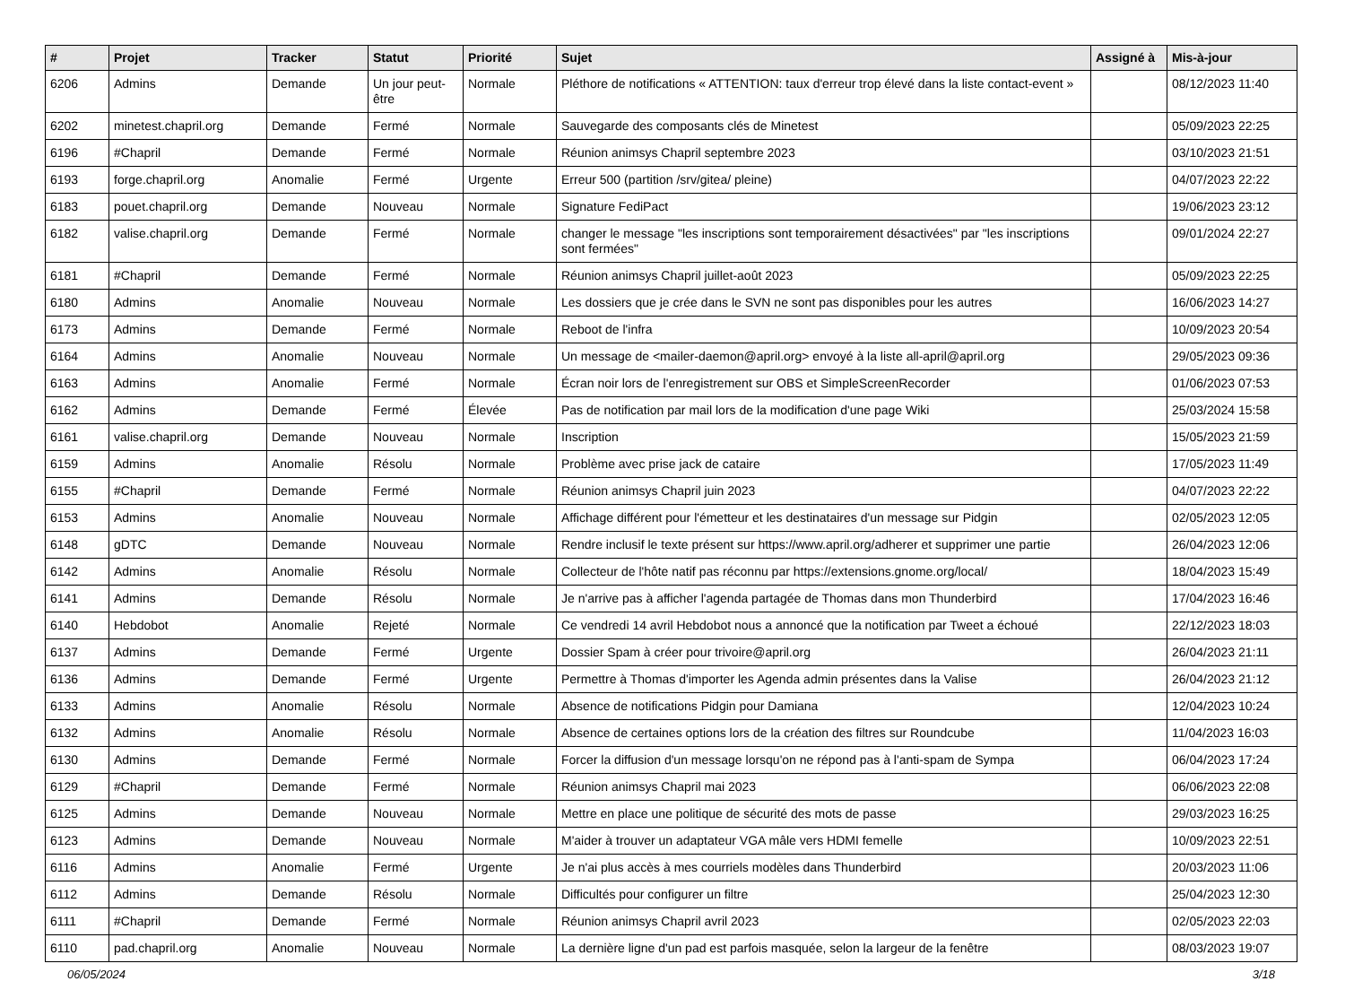| # | Projet | Tracker | Statut | Priorité | Sujet | Assigné à | Mis-à-jour |
| --- | --- | --- | --- | --- | --- | --- | --- |
| 6206 | Admins | Demande | Un jour peut-être | Normale | Pléthore de notifications « ATTENTION: taux d'erreur trop élevé dans la liste contact-event » | | 08/12/2023 11:40 |
| 6202 | minetest.chapril.org | Demande | Fermé | Normale | Sauvegarde des composants clés de Minetest | | 05/09/2023 22:25 |
| 6196 | #Chapril | Demande | Fermé | Normale | Réunion animsys Chapril septembre 2023 | | 03/10/2023 21:51 |
| 6193 | forge.chapril.org | Anomalie | Fermé | Urgente | Erreur 500 (partition /srv/gitea/ pleine) | | 04/07/2023 22:22 |
| 6183 | pouet.chapril.org | Demande | Nouveau | Normale | Signature FediPact | | 19/06/2023 23:12 |
| 6182 | valise.chapril.org | Demande | Fermé | Normale | changer le message "les inscriptions sont temporairement désactivées" par "les inscriptions sont fermées" | | 09/01/2024 22:27 |
| 6181 | #Chapril | Demande | Fermé | Normale | Réunion animsys Chapril juillet-août 2023 | | 05/09/2023 22:25 |
| 6180 | Admins | Anomalie | Nouveau | Normale | Les dossiers que je crée dans le SVN ne sont pas disponibles pour les autres | | 16/06/2023 14:27 |
| 6173 | Admins | Demande | Fermé | Normale | Reboot de l'infra | | 10/09/2023 20:54 |
| 6164 | Admins | Anomalie | Nouveau | Normale | Un message de <mailer-daemon@april.org> envoyé à la liste all-april@april.org | | 29/05/2023 09:36 |
| 6163 | Admins | Anomalie | Fermé | Normale | Écran noir lors de l'enregistrement sur OBS et SimpleScreenRecorder | | 01/06/2023 07:53 |
| 6162 | Admins | Demande | Fermé | Élevée | Pas de notification par mail lors de la modification d'une page Wiki | | 25/03/2024 15:58 |
| 6161 | valise.chapril.org | Demande | Nouveau | Normale | Inscription | | 15/05/2023 21:59 |
| 6159 | Admins | Anomalie | Résolu | Normale | Problème avec prise jack de cataire | | 17/05/2023 11:49 |
| 6155 | #Chapril | Demande | Fermé | Normale | Réunion animsys Chapril juin 2023 | | 04/07/2023 22:22 |
| 6153 | Admins | Anomalie | Nouveau | Normale | Affichage différent pour l'émetteur et les destinataires d'un message sur Pidgin | | 02/05/2023 12:05 |
| 6148 | gDTC | Demande | Nouveau | Normale | Rendre inclusif le texte présent sur https://www.april.org/adherer et supprimer une partie | | 26/04/2023 12:06 |
| 6142 | Admins | Anomalie | Résolu | Normale | Collecteur de l'hôte natif pas réconnu par https://extensions.gnome.org/local/ | | 18/04/2023 15:49 |
| 6141 | Admins | Demande | Résolu | Normale | Je n'arrive pas à afficher l'agenda partagée de Thomas dans mon Thunderbird | | 17/04/2023 16:46 |
| 6140 | Hebdobot | Anomalie | Rejeté | Normale | Ce vendredi 14 avril Hebdobot nous a annoncé que la notification par Tweet a échoué | | 22/12/2023 18:03 |
| 6137 | Admins | Demande | Fermé | Urgente | Dossier Spam à créer pour trivoire@april.org | | 26/04/2023 21:11 |
| 6136 | Admins | Demande | Fermé | Urgente | Permettre à Thomas d'importer les Agenda admin présentes dans la Valise | | 26/04/2023 21:12 |
| 6133 | Admins | Anomalie | Résolu | Normale | Absence de notifications Pidgin pour Damiana | | 12/04/2023 10:24 |
| 6132 | Admins | Anomalie | Résolu | Normale | Absence de certaines options lors de la création des filtres sur Roundcube | | 11/04/2023 16:03 |
| 6130 | Admins | Demande | Fermé | Normale | Forcer la diffusion d'un message lorsqu'on ne répond pas à l'anti-spam de Sympa | | 06/04/2023 17:24 |
| 6129 | #Chapril | Demande | Fermé | Normale | Réunion animsys Chapril mai 2023 | | 06/06/2023 22:08 |
| 6125 | Admins | Demande | Nouveau | Normale | Mettre en place une politique de sécurité des mots de passe | | 29/03/2023 16:25 |
| 6123 | Admins | Demande | Nouveau | Normale | M'aider à trouver un adaptateur VGA mâle vers HDMI femelle | | 10/09/2023 22:51 |
| 6116 | Admins | Anomalie | Fermé | Urgente | Je n'ai plus accès à mes courriels modèles dans Thunderbird | | 20/03/2023 11:06 |
| 6112 | Admins | Demande | Résolu | Normale | Difficultés pour configurer un filtre | | 25/04/2023 12:30 |
| 6111 | #Chapril | Demande | Fermé | Normale | Réunion animsys Chapril avril 2023 | | 02/05/2023 22:03 |
| 6110 | pad.chapril.org | Anomalie | Nouveau | Normale | La dernière ligne d'un pad est parfois masquée, selon la largeur de la fenêtre | | 08/03/2023 19:07 |
06/05/2024 3/18